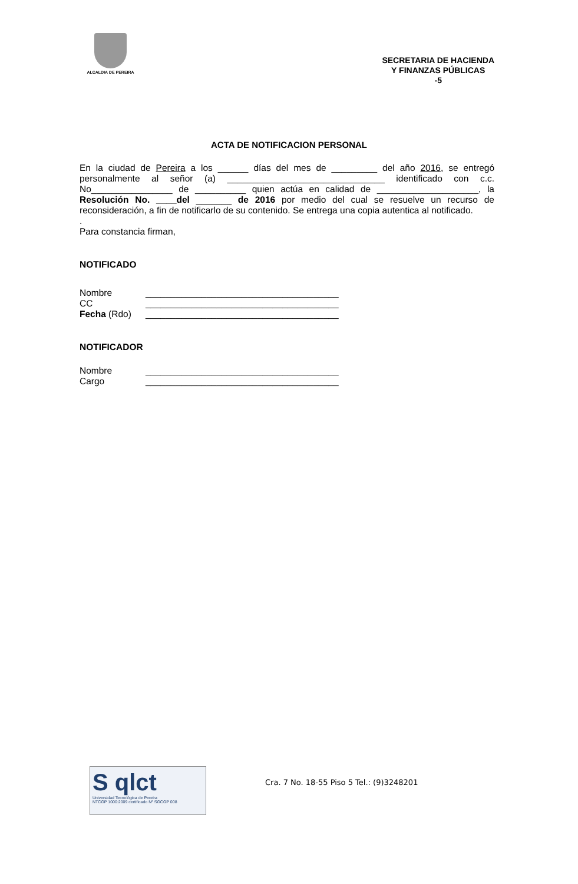ALCALDIA DE PEREIRA
SECRETARIA DE HACIENDA
Y FINANZAS PÚBLICAS
-5
ACTA DE NOTIFICACION PERSONAL
En la ciudad de Pereira a los ______ días del mes de _________ del año 2016, se entregó personalmente al señor (a) _______________________________ identificado con c.c. No________________ de __________ quien actúa en calidad de ____________________, la Resolución No. ____del _______ de 2016 por medio del cual se resuelve un recurso de reconsideración, a fin de notificarlo de su contenido. Se entrega una copia autentica al notificado.
.
Para constancia firman,
NOTIFICADO
Nombre ______________________________________
CC ______________________________________
Fecha (Rdo) ______________________________________
NOTIFICADOR
Nombre ______________________________________
Cargo ______________________________________
S qlct
Universidad Tecnológica de Pereira
NTCGP 1000:2009 certificado Nº SGCGP 008
Cra. 7 No. 18-55 Piso 5 Tel.: (9)3248201